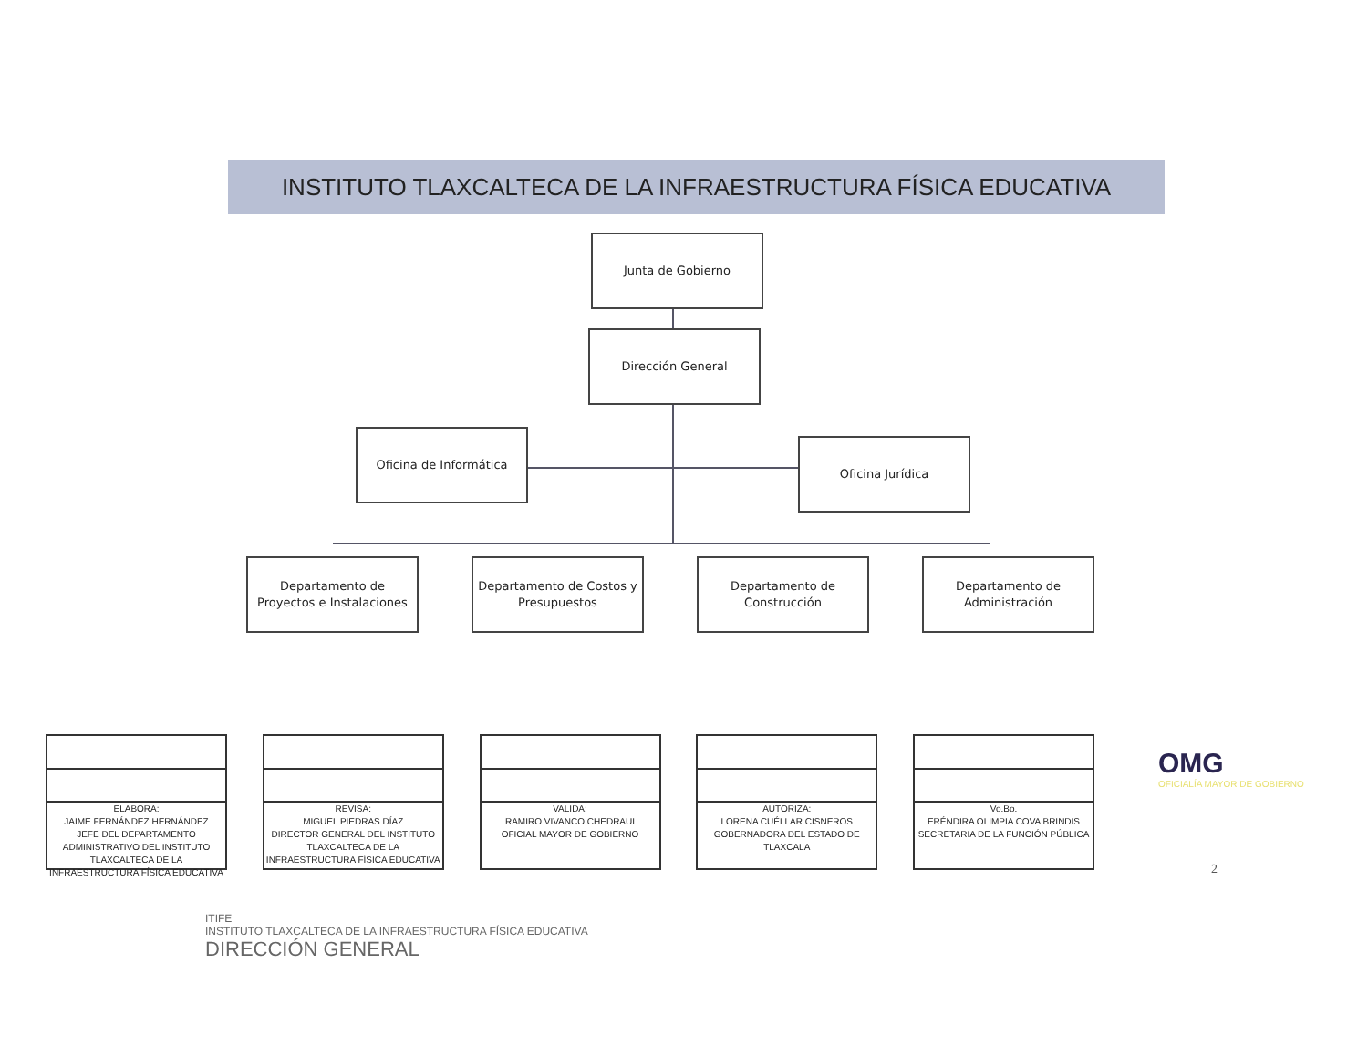INSTITUTO TLAXCALTECA DE LA INFRAESTRUCTURA FÍSICA EDUCATIVA
Junta de Gobierno
Dirección General
Oficina de Informática
Oficina Jurídica
Departamento de
Proyectos e Instalaciones
Departamento de Costos y Presupuestos
Departamento de
Construcción
Departamento de
Administración
ELABORA:
JAIME FERNÁNDEZ HERNÁNDEZ
JEFE DEL DEPARTAMENTO ADMINISTRATIVO DEL INSTITUTO TLAXCALTECA DE LA INFRAESTRUCTURA FÍSICA EDUCATIVA
REVISA:
MIGUEL PIEDRAS DÍAZ
DIRECTOR GENERAL DEL INSTITUTO TLAXCALTECA DE LA INFRAESTRUCTURA FÍSICA EDUCATIVA
VALIDA:
RAMIRO VIVANCO CHEDRAUI
OFICIAL MAYOR DE GOBIERNO
AUTORIZA:
LORENA CUÉLLAR CISNEROS
GOBERNADORA DEL ESTADO DE TLAXCALA
Vo.Bo.
ERÉNDIRA OLIMPIA COVA BRINDIS
SECRETARIA DE LA FUNCIÓN PÚBLICA
OMG
OFICIALÍA MAYOR DE GOBIERNO
2
ITIFE
INSTITUTO TLAXCALTECA DE LA INFRAESTRUCTURA FÍSICA EDUCATIVA
DIRECCIÓN GENERAL